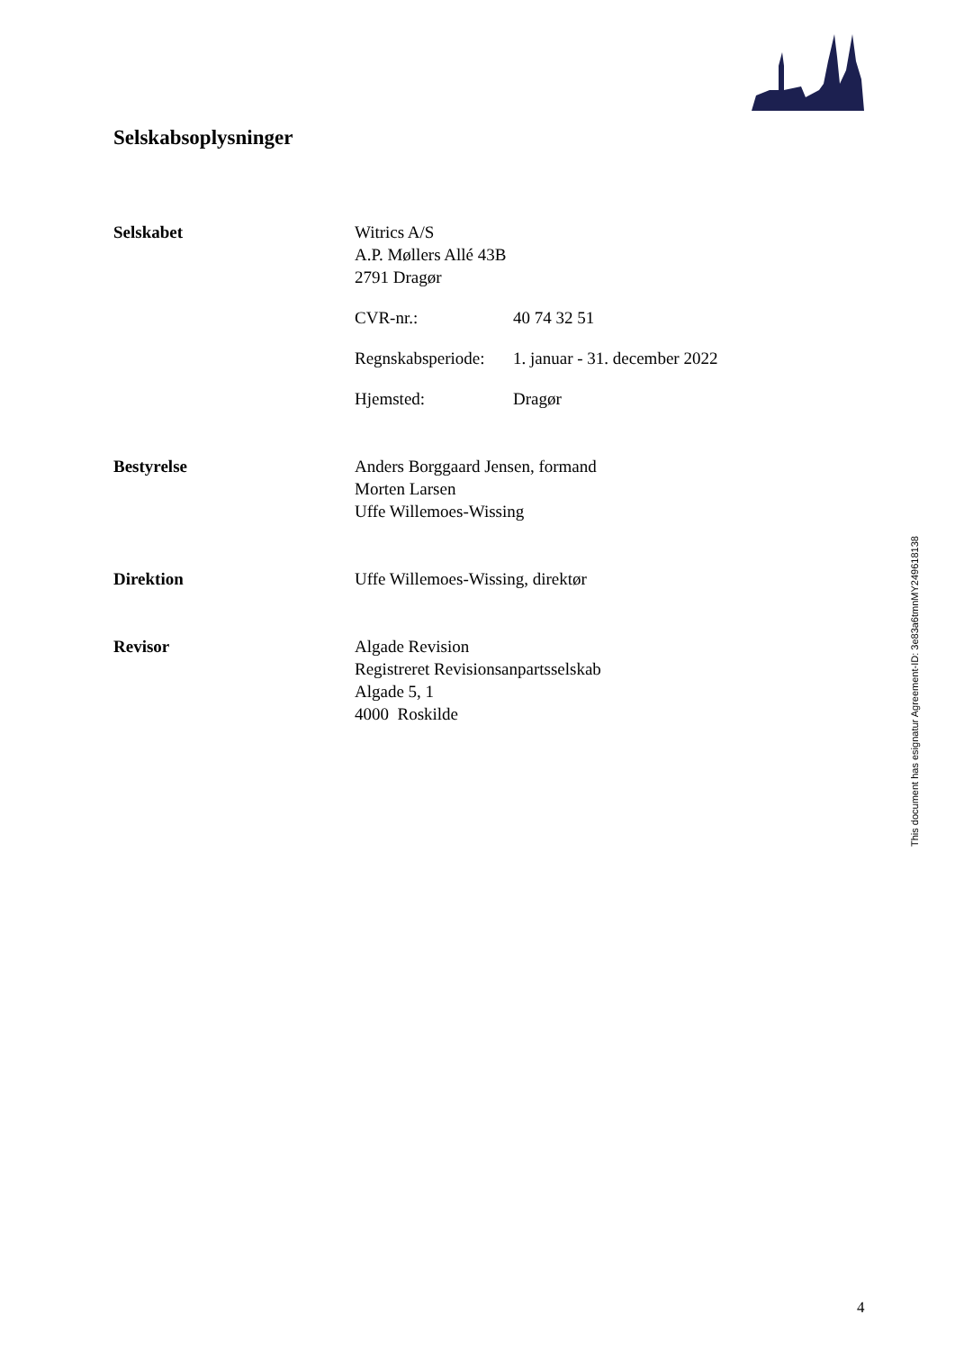Selskabsoplysninger
Selskabet Witrics A/S
A.P. Møllers Allé 43B
2791 Dragør
CVR-nr.: 40 74 32 51
Regnskabsperiode:
1. januar - 31. december 2022
Hjemsted: Dragør
Bestyrelse Anders Borggaard Jensen, formand
Morten Larsen
Uffe Willemoes-Wissing
Direktion Uffe Willemoes-Wissing, direktør
Revisor Algade Revision
Registreret Revisionsanpartsselskab
Algade 5, 1
4000 Roskilde
This document has esignatur Agreement-ID: 3e83a6tmnMY249618138
4